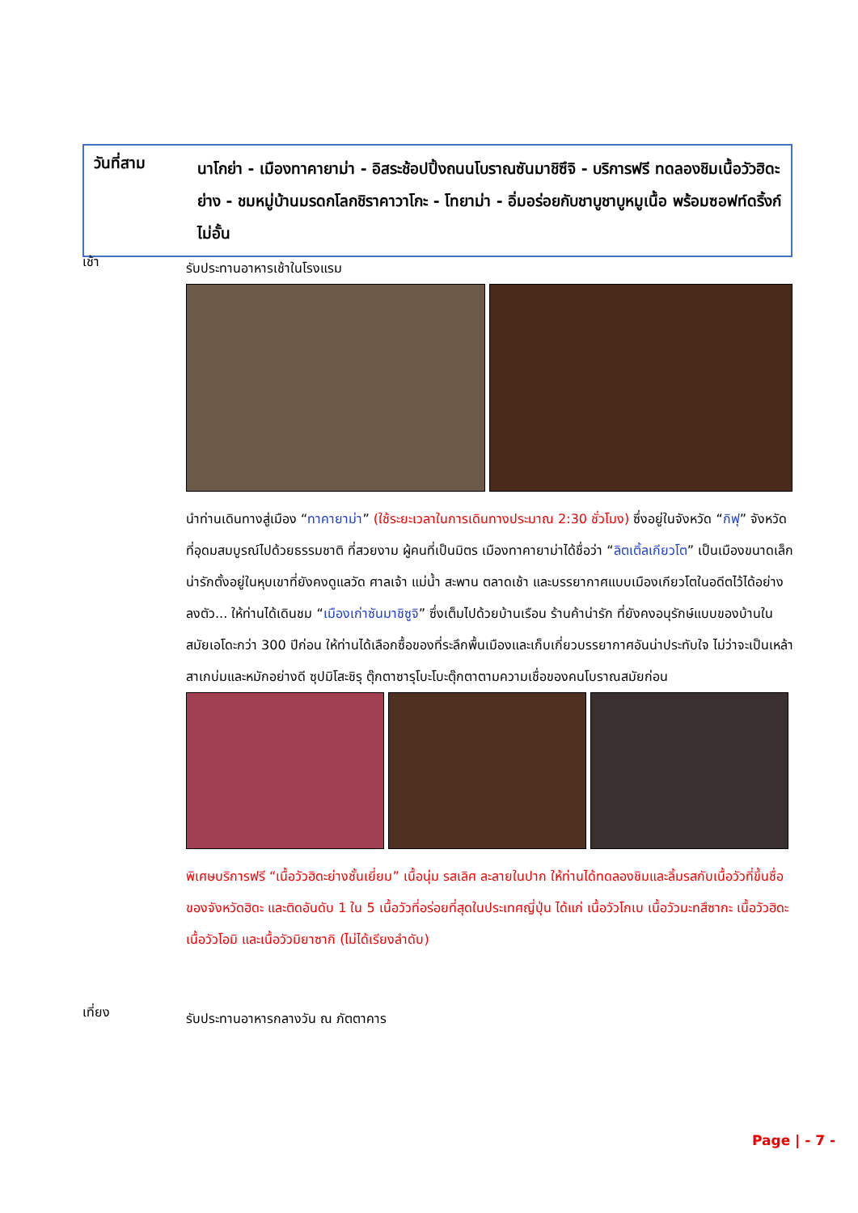วันที่สาม
นาโกย่า - เมืองทาคายาม่า - อิสระช้อปปิ้งถนนโบราณซันมาชิซึจิ - บริการฟรี ทดลองชิมเนื้อวัวฮิดะย่าง - ชมหมู่บ้านมรดกโลกชิราคาวาโกะ - โทยาม่า - อิ่มอร่อยกับชาบูชาบูหมูเนื้อ พร้อมซอฟท์ดริ้งก์ไม่อั้น
เช้า
รับประทานอาหารเช้าในโรงแรม
นำท่านเดินทางสู่เมือง “ทาคายาม่า” (ใช้ระยะเวลาในการเดินทางประมาณ 2:30 ชั่วโมง) ซึ่งอยู่ในจังหวัด “กิฟุ” จังหวัดที่อุดมสมบูรณ์ไปด้วยธรรมชาติ ที่สวยงาม ผู้คนที่เป็นมิตร เมืองทาคายาม่าได้ชื่อว่า “ลิตเติ้ลเกียวโต” เป็นเมืองขนาดเล็กน่ารักตั้งอยู่ในหุบเขาที่ยังคงดูแลวัด ศาลเจ้า แม่น้ำ สะพาน ตลาดเช้า และบรรยากาศแบบเมืองเกียวโตในอดีตไว้ได้อย่างลงตัว... ให้ท่านได้เดินชม “เมืองเก่าซันมาชิซูจิ” ซึ่งเต็มไปด้วยบ้านเรือน ร้านค้าน่ารัก ที่ยังคงอนุรักษ์แบบของบ้านในสมัยเอโดะกว่า 300 ปีก่อน ให้ท่านได้เลือกซื้อของที่ระลึกพื้นเมืองและเก็บเกี่ยวบรรยากาศอันน่าประทับใจ ไม่ว่าจะเป็นเหล้าสาเกบ่มและหมักอย่างดี ซุปมิโสะชิรุ ตุ๊กตาซารุโบะโบะตุ๊กตาตามความเชื่อของคนโบราณสมัยก่อน
พิเศษบริการฟรี “เนื้อวัวฮิดะย่างชั้นเยี่ยม” เนื้อนุ่ม รสเลิศ ละลายในปาก ให้ท่านได้ทดลองชิมและลิ้มรสกับเนื้อวัวที่ขึ้นชื่อของจังหวัดฮิดะ และติดอันดับ 1 ใน 5 เนื้อวัวที่อร่อยที่สุดในประเทศญี่ปุ่น ได้แก่ เนื้อวัวโกเบ เนื้อวัวมะทสึซากะ เนื้อวัวฮิดะ เนื้อวัวโอมิ และเนื้อวัวมิยาซากิ (ไม่ได้เรียงลำดับ)
เที่ยง
รับประทานอาหารกลางวัน ณ ภัตตาคาร
Page | - 7 -